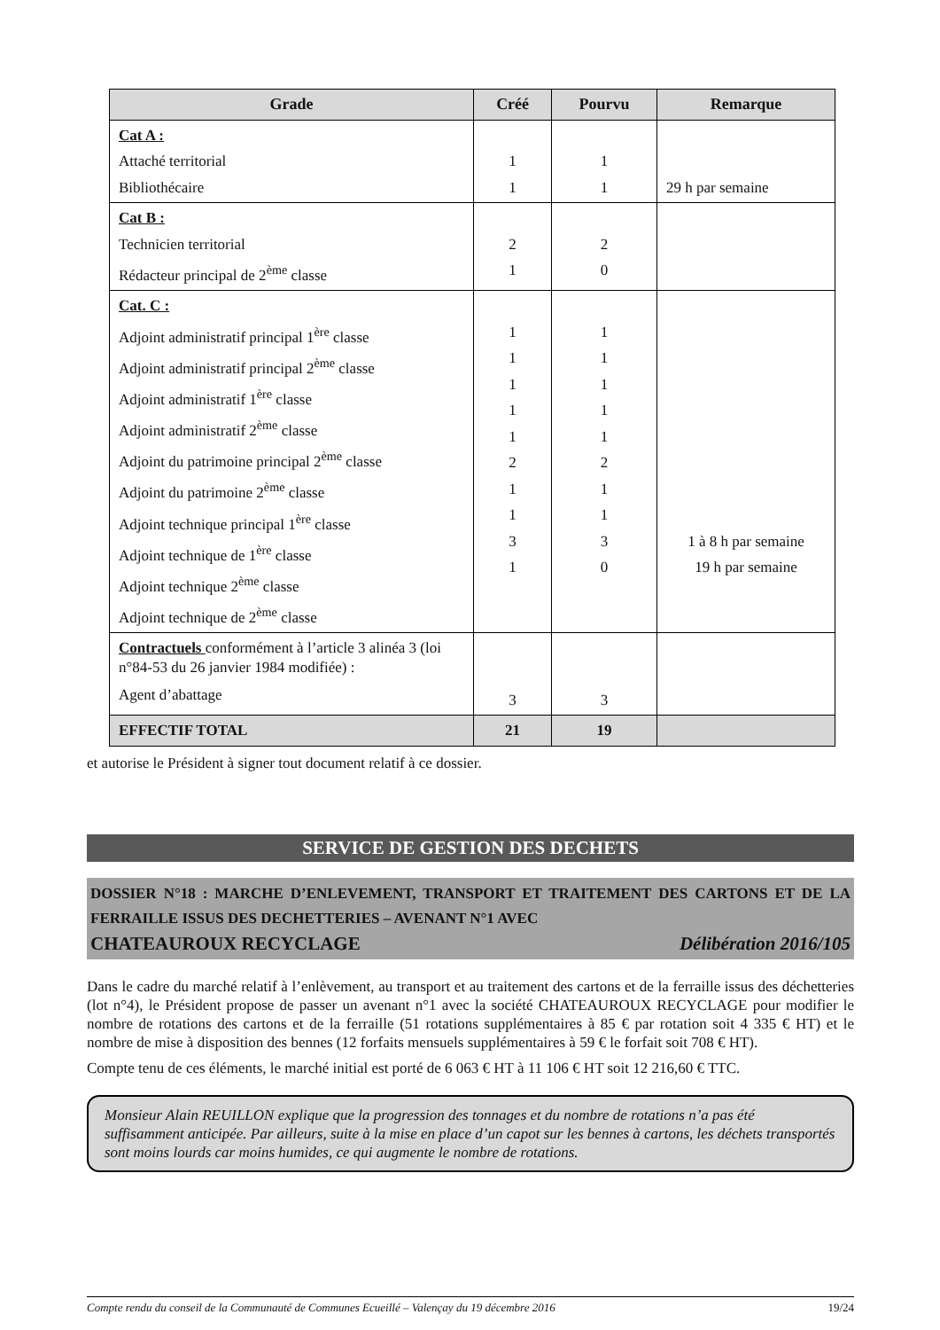| Grade | Créé | Pourvu | Remarque |
| --- | --- | --- | --- |
| Cat A : Attaché territorial Bibliothécaire | 1 1 | 1 1 | 29 h par semaine |
| Cat B : Technicien territorial Rédacteur principal de 2<sup>ème</sup> classe | 2 1 | 2 0 | |
| Cat. C : Adjoint administratif principal 1<sup>ère</sup> classe Adjoint administratif principal 2<sup>ème</sup> classe Adjoint administratif 1<sup>ère</sup> classe Adjoint administratif 2<sup>ème</sup> classe Adjoint du patrimoine principal 2<sup>ème</sup> classe Adjoint du patrimoine 2<sup>ème</sup> classe Adjoint technique principal 1<sup>ère</sup> classe Adjoint technique de 1<sup>ère</sup> classe Adjoint technique 2<sup>ème</sup> classe Adjoint technique de 2<sup>ème</sup> classe | 1 1 1 1 1 2 1 1 3 1 | 1 1 1 1 1 2 1 1 3 0 | 1 à 8 h par semaine 19 h par semaine |
| Contractuels conformément à l’article 3 alinéa 3 (loi n°84-53 du 26 janvier 1984 modifiée) : Agent d’abattage | 3 | 3 | |
| EFFECTIF TOTAL | 21 | 19 | |
et autorise le Président à signer tout document relatif à ce dossier.
SERVICE DE GESTION DES DECHETS
DOSSIER N°18 : MARCHE D’ENLEVEMENT, TRANSPORT ET TRAITEMENT DES CARTONS ET DE LA FERRAILLE ISSUS DES DECHETTERIES – AVENANT N°1 AVEC
CHATEAUROUX RECYCLAGE Délibération 2016/105
Dans le cadre du marché relatif à l’enlèvement, au transport et au traitement des cartons et de la ferraille issus des déchetteries (lot n°4), le Président propose de passer un avenant n°1 avec la société CHATEAUROUX RECYCLAGE pour modifier le nombre de rotations des cartons et de la ferraille (51 rotations supplémentaires à 85 € par rotation soit 4 335 € HT) et le nombre de mise à disposition des bennes (12 forfaits mensuels supplémentaires à 59 € le forfait soit 708 € HT).
Compte tenu de ces éléments, le marché initial est porté de 6 063 € HT à 11 106 € HT soit 12 216,60 € TTC.
Monsieur Alain REUILLON explique que la progression des tonnages et du nombre de rotations n’a pas été suffisamment anticipée. Par ailleurs, suite à la mise en place d’un capot sur les bennes à cartons, les déchets transportés sont moins lourds car moins humides, ce qui augmente le nombre de rotations.
Compte rendu du conseil de la Communauté de Communes Ecueillé – Valençay du 19 décembre 2016 19/24